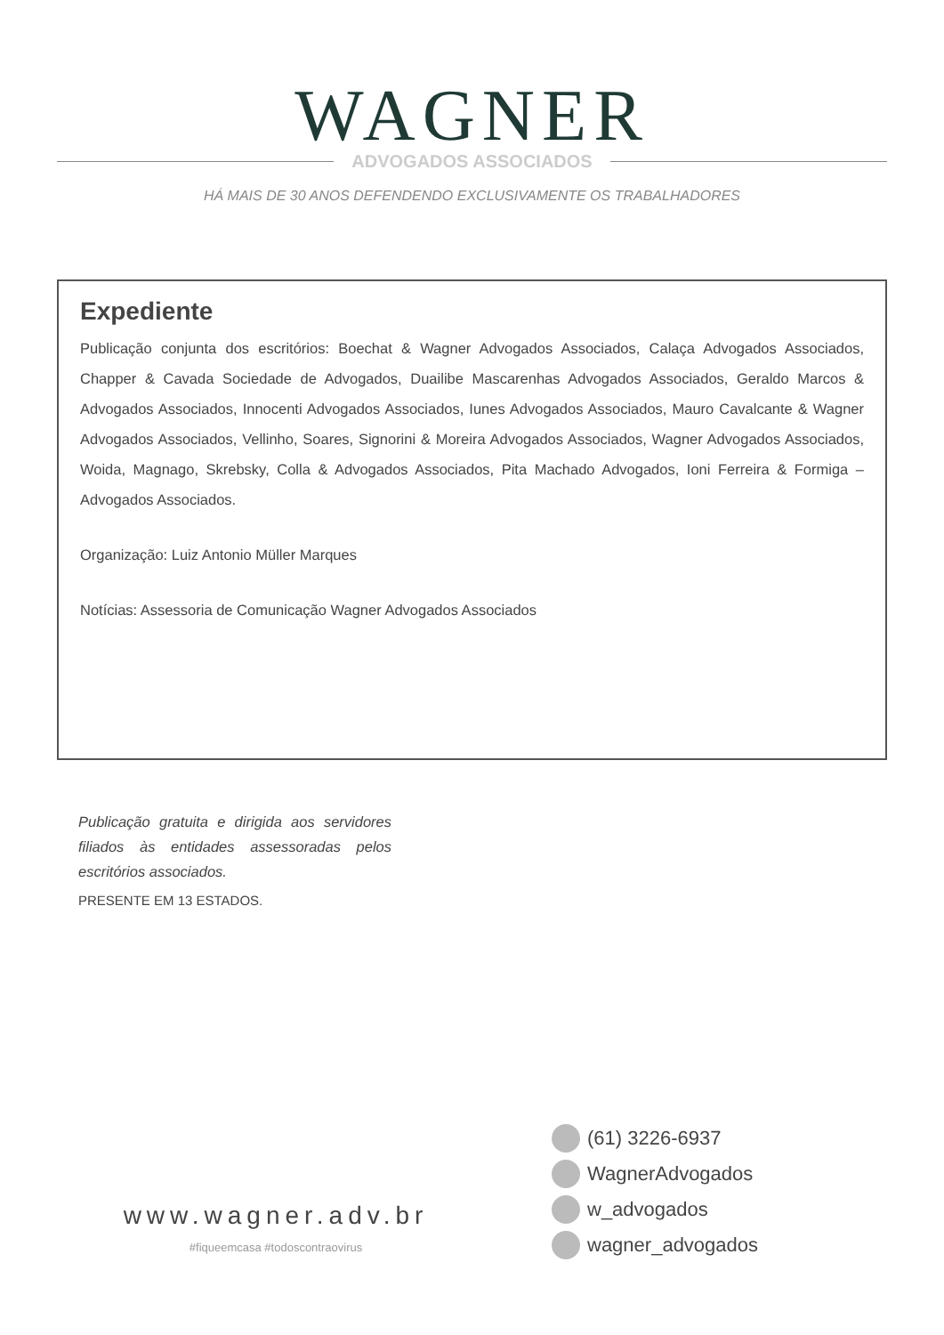WAGNER
ADVOGADOS ASSOCIADOS
HÁ MAIS DE 30 ANOS DEFENDENDO EXCLUSIVAMENTE OS TRABALHADORES
Expediente
Publicação conjunta dos escritórios: Boechat & Wagner Advogados Associados, Calaça Advogados Associados, Chapper & Cavada Sociedade de Advogados, Duailibe Mascarenhas Advogados Associados, Geraldo Marcos & Advogados Associados, Innocenti Advogados Associados, Iunes Advogados Associados, Mauro Cavalcante & Wagner Advogados Associados, Vellinho, Soares, Signorini & Moreira Advogados Associados, Wagner Advogados Associados, Woida, Magnago, Skrebsky, Colla & Advogados Associados, Pita Machado Advogados, Ioni Ferreira & Formiga – Advogados Associados.
Organização: Luiz Antonio Müller Marques
Notícias: Assessoria de Comunicação Wagner Advogados Associados
Publicação gratuita e dirigida aos servidores filiados às entidades assessoradas pelos escritórios associados.
PRESENTE EM 13 ESTADOS.
www.wagner.adv.br
#fiqueemcasa #todoscontraovirus
(61) 3226-6937
WagnerAdvogados
w_advogados
wagner_advogados